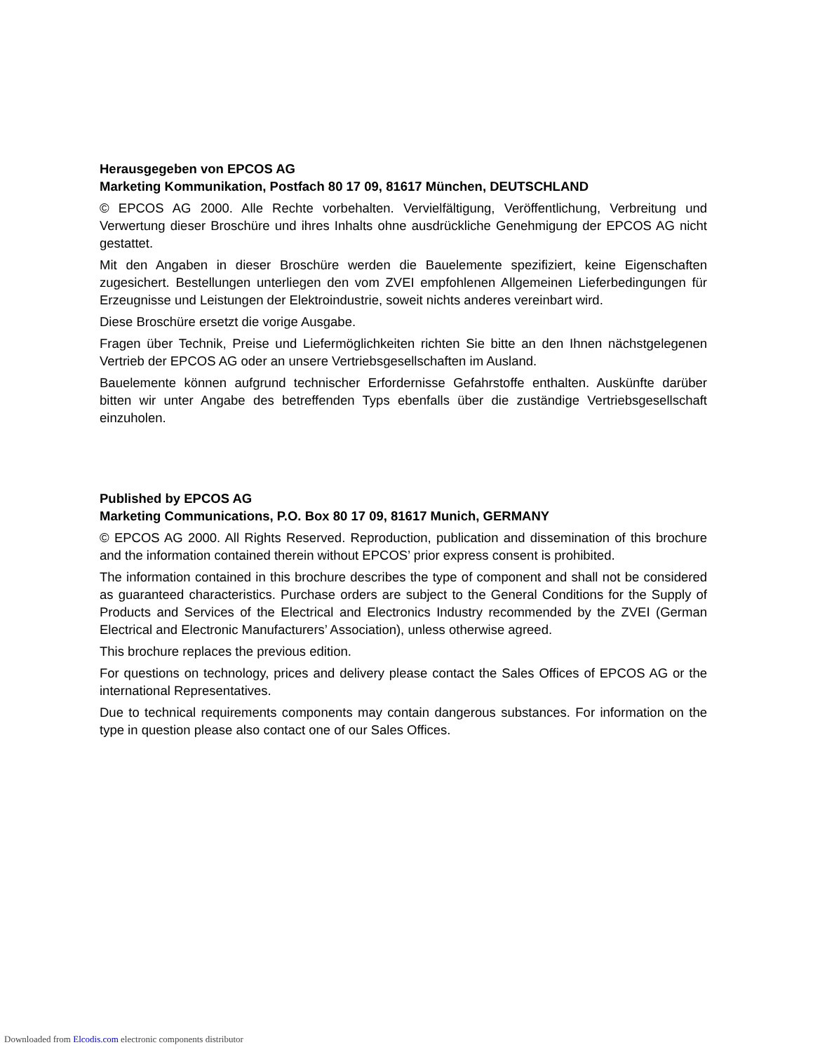Herausgegeben von EPCOS AG
Marketing Kommunikation, Postfach 80 17 09, 81617 München, DEUTSCHLAND
© EPCOS AG 2000. Alle Rechte vorbehalten. Vervielfältigung, Veröffentlichung, Verbreitung und Verwertung dieser Broschüre und ihres Inhalts ohne ausdrückliche Genehmigung der EPCOS AG nicht gestattet.
Mit den Angaben in dieser Broschüre werden die Bauelemente spezifiziert, keine Eigenschaften zugesichert. Bestellungen unterliegen den vom ZVEI empfohlenen Allgemeinen Lieferbedingungen für Erzeugnisse und Leistungen der Elektroindustrie, soweit nichts anderes vereinbart wird.
Diese Broschüre ersetzt die vorige Ausgabe.
Fragen über Technik, Preise und Liefermöglichkeiten richten Sie bitte an den Ihnen nächstgelegenen Vertrieb der EPCOS AG oder an unsere Vertriebsgesellschaften im Ausland.
Bauelemente können aufgrund technischer Erfordernisse Gefahrstoffe enthalten. Auskünfte darüber bitten wir unter Angabe des betreffenden Typs ebenfalls über die zuständige Vertriebsgesellschaft einzuholen.
Published by EPCOS AG
Marketing Communications, P.O. Box 80 17 09, 81617 Munich, GERMANY
© EPCOS AG 2000. All Rights Reserved. Reproduction, publication and dissemination of this brochure and the information contained therein without EPCOS’ prior express consent is prohibited.
The information contained in this brochure describes the type of component and shall not be considered as guaranteed characteristics. Purchase orders are subject to the General Conditions for the Supply of Products and Services of the Electrical and Electronics Industry recommended by the ZVEI (German Electrical and Electronic Manufacturers’ Association), unless otherwise agreed.
This brochure replaces the previous edition.
For questions on technology, prices and delivery please contact the Sales Offices of EPCOS AG or the international Representatives.
Due to technical requirements components may contain dangerous substances. For information on the type in question please also contact one of our Sales Offices.
Downloaded from Elcodis.com electronic components distributor